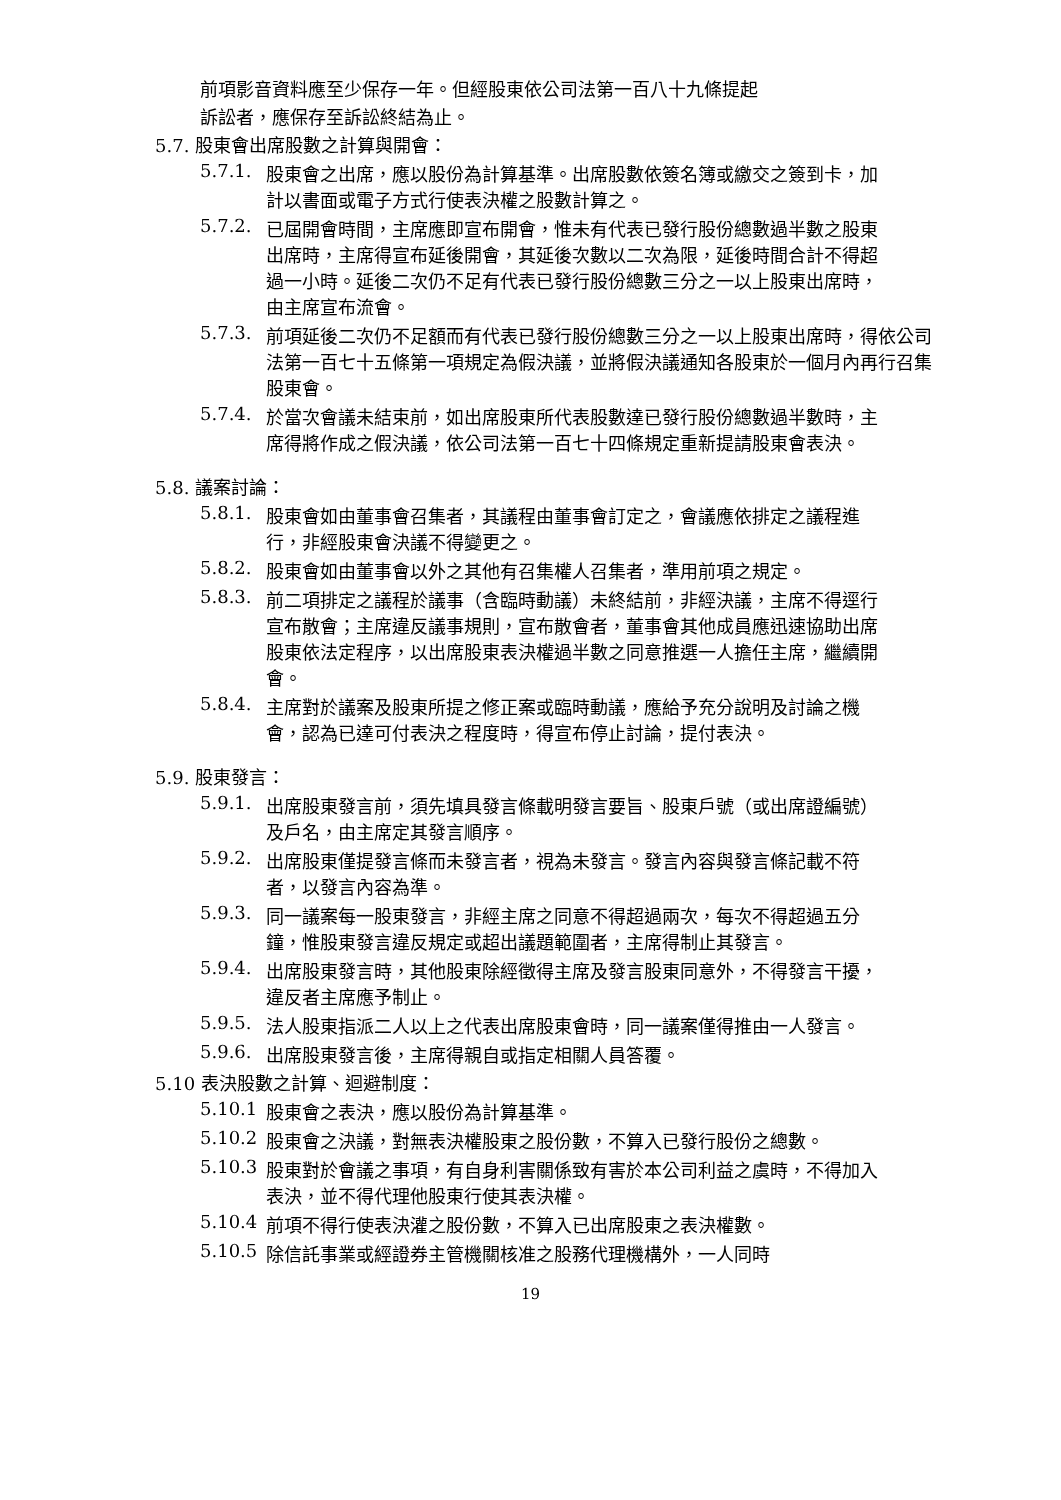前項影音資料應至少保存一年。但經股東依公司法第一百八十九條提起
訴訟者，應保存至訴訟終結為止。
5.7. 股東會出席股數之計算與開會：
5.7.1. 股東會之出席，應以股份為計算基準。出席股數依簽名簿或繳交之簽到卡，加計以書面或電子方式行使表決權之股數計算之。
5.7.2. 已屆開會時間，主席應即宣布開會，惟未有代表已發行股份總數過半數之股東出席時，主席得宣布延後開會，其延後次數以二次為限，延後時間合計不得超過一小時。延後二次仍不足有代表已發行股份總數三分之一以上股東出席時，由主席宣布流會。
5.7.3. 前項延後二次仍不足額而有代表已發行股份總數三分之一以上股東出席時，得依公司法第一百七十五條第一項規定為假決議，並將假決議通知各股東於一個月內再行召集股東會。
5.7.4. 於當次會議未結束前，如出席股東所代表股數達已發行股份總數過半數時，主席得將作成之假決議，依公司法第一百七十四條規定重新提請股東會表決。
5.8. 議案討論：
5.8.1. 股東會如由董事會召集者，其議程由董事會訂定之，會議應依排定之議程進行，非經股東會決議不得變更之。
5.8.2. 股東會如由董事會以外之其他有召集權人召集者，準用前項之規定。
5.8.3. 前二項排定之議程於議事（含臨時動議）未終結前，非經決議，主席不得逕行宣布散會；主席違反議事規則，宣布散會者，董事會其他成員應迅速協助出席股東依法定程序，以出席股東表決權過半數之同意推選一人擔任主席，繼續開會。
5.8.4. 主席對於議案及股東所提之修正案或臨時動議，應給予充分說明及討論之機會，認為已達可付表決之程度時，得宣布停止討論，提付表決。
5.9. 股東發言：
5.9.1. 出席股東發言前，須先填具發言條載明發言要旨、股東戶號（或出席證編號）及戶名，由主席定其發言順序。
5.9.2. 出席股東僅提發言條而未發言者，視為未發言。發言內容與發言條記載不符者，以發言內容為準。
5.9.3. 同一議案每一股東發言，非經主席之同意不得超過兩次，每次不得超過五分鐘，惟股東發言違反規定或超出議題範圍者，主席得制止其發言。
5.9.4. 出席股東發言時，其他股東除經徵得主席及發言股東同意外，不得發言干擾，違反者主席應予制止。
5.9.5. 法人股東指派二人以上之代表出席股東會時，同一議案僅得推由一人發言。
5.9.6. 出席股東發言後，主席得親自或指定相關人員答覆。
5.10 表決股數之計算、迴避制度：
5.10.1 股東會之表決，應以股份為計算基準。
5.10.2 股東會之決議，對無表決權股東之股份數，不算入已發行股份之總數。
5.10.3 股東對於會議之事項，有自身利害關係致有害於本公司利益之虞時，不得加入表決，並不得代理他股東行使其表決權。
5.10.4 前項不得行使表決灌之股份數，不算入已出席股東之表決權數。
5.10.5 除信託事業或經證券主管機關核准之股務代理機構外，一人同時
19